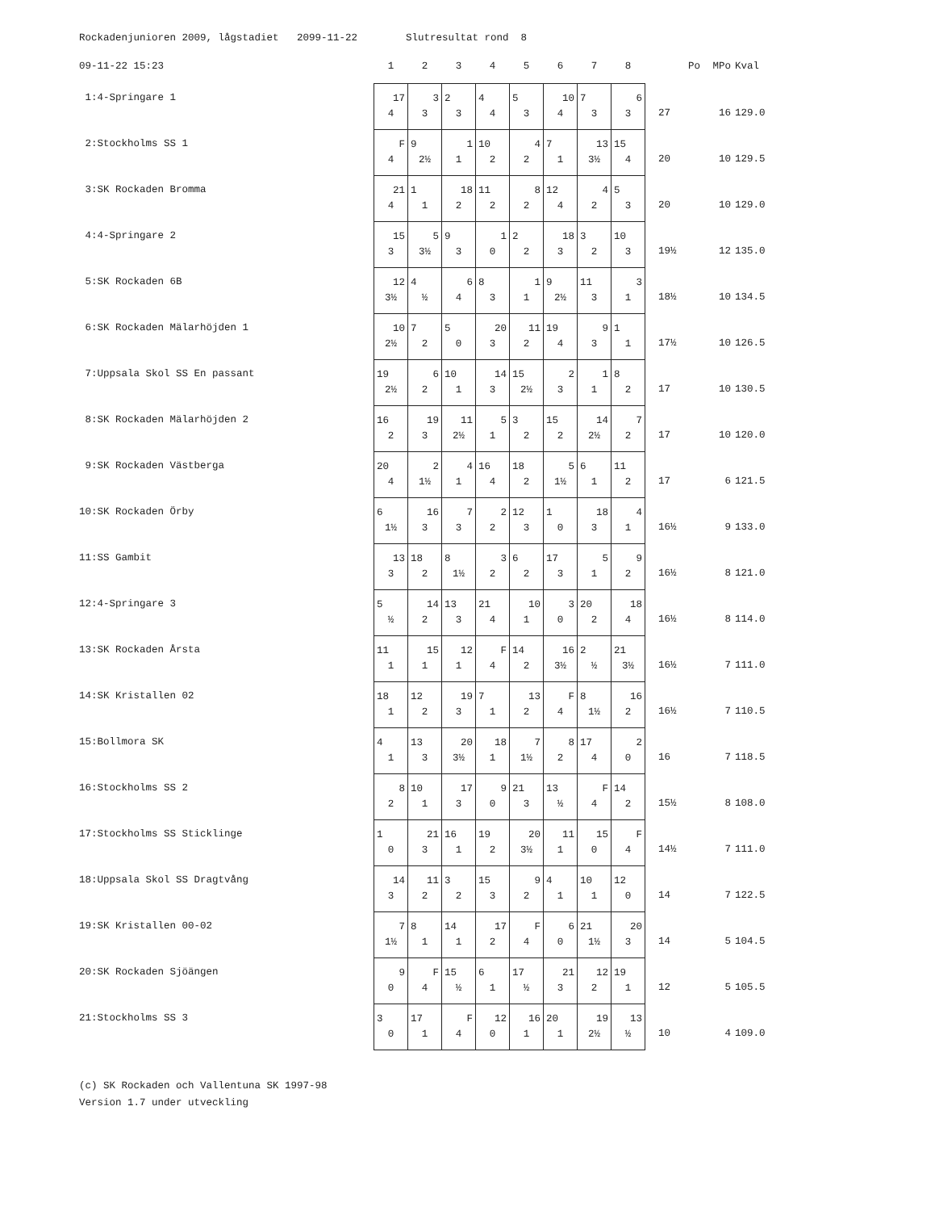Rockadenjunioren 2009, lågstadiet 2099-11-22 Slutresultat rond 8
| 09-11-22 15:23 | 1 | 2 | 3 | 4 | 5 | 6 | 7 | 8 | Po | MPo | Kval |
| --- | --- | --- | --- | --- | --- | --- | --- | --- | --- | --- | --- |
| 1:4-Springare 1 | 17 4 | 3 3 | 2 3 | 4 4 | 5 3 | 10 4 | 7 3 | 6 3 | 27 | 16 | 129.0 |
| 2:Stockholms SS 1 | F 4 | 9 2½ | 1 1 | 10 2 | 4 2 | 7 1 | 13 3½ | 15 4 | 20 | 10 | 129.5 |
| 3:SK Rockaden Bromma | 21 4 | 1 1 | 18 2 | 11 2 | 8 2 | 12 4 | 4 2 | 5 3 | 20 | 10 | 129.0 |
| 4:4-Springare 2 | 15 3 | 5 3½ | 9 3 | 1 0 | 2 2 | 18 3 | 3 2 | 10 3 | 19½ | 12 | 135.0 |
| 5:SK Rockaden 6B | 12 3½ | 4 ½ | 6 4 | 8 3 | 1 1 | 9 2½ | 11 3 | 3 1 | 18½ | 10 | 134.5 |
| 6:SK Rockaden Mälarhöjden 1 | 10 2½ | 7 2 | 5 0 | 20 3 | 11 2 | 19 4 | 9 3 | 1 1 | 17½ | 10 | 126.5 |
| 7:Uppsala Skol SS En passant | 19 2½ | 6 2 | 10 1 | 14 3 | 15 2½ | 2 3 | 1 1 | 8 2 | 17 | 10 | 130.5 |
| 8:SK Rockaden Mälarhöjden 2 | 16 2 | 19 3 | 11 2½ | 5 1 | 3 2 | 15 2 | 14 2½ | 7 2 | 17 | 10 | 120.0 |
| 9:SK Rockaden Västberga | 20 4 | 2 1½ | 4 1 | 16 4 | 18 2 | 5 1½ | 6 1 | 11 2 | 17 | 6 | 121.5 |
| 10:SK Rockaden Örby | 6 1½ | 16 3 | 7 3 | 2 2 | 12 3 | 1 0 | 18 3 | 4 1 | 16½ | 9 | 133.0 |
| 11:SS Gambit | 13 3 | 18 2 | 8 1½ | 3 2 | 6 2 | 17 3 | 5 1 | 9 2 | 16½ | 8 | 121.0 |
| 12:4-Springare 3 | 5 ½ | 14 2 | 13 3 | 21 4 | 10 1 | 3 0 | 20 2 | 18 4 | 16½ | 8 | 114.0 |
| 13:SK Rockaden Årsta | 11 1 | 15 1 | 12 1 | F 4 | 14 2 | 16 3½ | 2 ½ | 21 3½ | 16½ | 7 | 111.0 |
| 14:SK Kristallen 02 | 18 1 | 12 2 | 19 3 | 7 1 | 13 2 | F 4 | 8 1½ | 16 2 | 16½ | 7 | 110.5 |
| 15:Bollmora SK | 4 1 | 13 3 | 20 3½ | 18 1 | 7 1½ | 8 2 | 17 4 | 2 0 | 16 | 7 | 118.5 |
| 16:Stockholms SS 2 | 8 2 | 10 1 | 17 3 | 9 0 | 21 3 | 13 ½ | F 4 | 14 2 | 15½ | 8 | 108.0 |
| 17:Stockholms SS Sticklinge | 1 0 | 21 3 | 16 1 | 19 2 | 20 3½ | 11 1 | 15 0 | F 4 | 14½ | 7 | 111.0 |
| 18:Uppsala Skol SS Dragtvång | 14 3 | 11 2 | 3 2 | 15 3 | 9 2 | 4 1 | 10 1 | 12 0 | 14 | 7 | 122.5 |
| 19:SK Kristallen 00-02 | 7 1½ | 8 1 | 14 1 | 17 2 | F 4 | 6 0 | 21 1½ | 20 3 | 14 | 5 | 104.5 |
| 20:SK Rockaden Sjöängen | 9 0 | F 4 | 15 ½ | 6 1 | 17 ½ | 21 3 | 12 2 | 19 1 | 12 | 5 | 105.5 |
| 21:Stockholms SS 3 | 3 0 | 17 1 | F 4 | 12 0 | 16 1 | 20 1 | 19 2½ | 13 ½ | 10 | 4 | 109.0 |
(c) SK Rockaden och Vallentuna SK 1997-98 Version 1.7 under utveckling